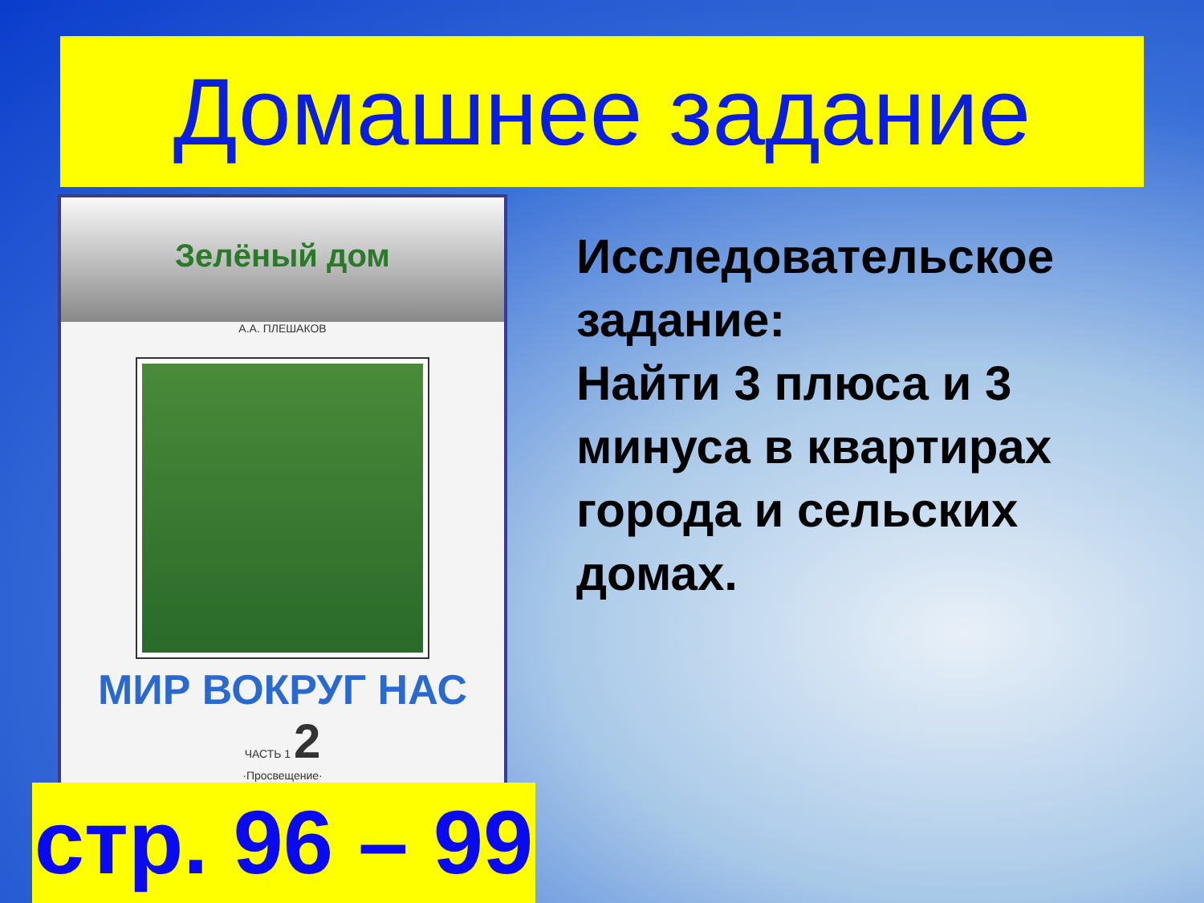Домашнее задание
Зелёный дом
А.А. ПЛЕШАКОВ
МИР ВОКРУГ НАС
ЧАСТЬ 1 2
·Просвещение·
Исследовательское задание:
Найти 3 плюса и 3 минуса в квартирах города и сельских домах.
стр. 96 – 99